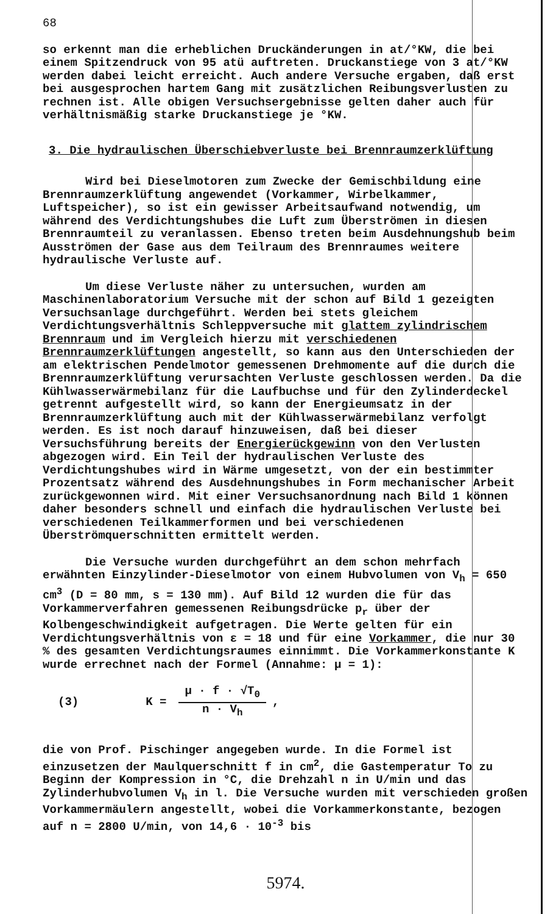68
so erkennt man die erheblichen Druckänderungen in at/°KW, die bei einem Spitzendruck von 95 atü auftreten. Druckanstiege von 3 at/°KW werden dabei leicht erreicht. Auch andere Versuche ergaben, daß erst bei ausgesprochen hartem Gang mit zusätzlichen Reibungsverlusten zu rechnen ist. Alle obigen Versuchsergebnisse gelten daher auch für verhältnismäßig starke Druckanstiege je °KW.
3. Die hydraulischen Überschiebverluste bei Brennraumzerklüftung
Wird bei Dieselmotoren zum Zwecke der Gemischbildung eine Brennraumzerklüftung angewendet (Vorkammer, Wirbelkammer, Luftspeicher), so ist ein gewisser Arbeitsaufwand notwendig, um während des Verdichtungshubes die Luft zum Überströmen in diesen Brennraumteil zu veranlassen. Ebenso treten beim Ausdehnungshub beim Ausströmen der Gase aus dem Teilraum des Brennraumes weitere hydraulische Verluste auf.
Um diese Verluste näher zu untersuchen, wurden am Maschinenlaboratorium Versuche mit der schon auf Bild 1 gezeigten Versuchsanlage durchgeführt. Werden bei stets gleichem Verdichtungsverhältnis Schleppversuche mit glattem zylindrischem Brennraum und im Vergleich hierzu mit verschiedenen Brennraumzerklüftungen angestellt, so kann aus den Unterschieden der am elektrischen Pendelmotor gemessenen Drehmomente auf die durch die Brennraumzerklüftung verursachten Verluste geschlossen werden. Da die Kühlwasserwärmebilanz für die Laufbuchse und für den Zylinderdeckel getrennt aufgestellt wird, so kann der Energieumsatz in der Brennraumzerklüftung auch mit der Kühlwasserwärmebilanz verfolgt werden. Es ist noch darauf hinzuweisen, daß bei dieser Versuchsführung bereits der Energierückgewinn von den Verlusten abgezogen wird. Ein Teil der hydraulischen Verluste des Verdichtungshubes wird in Wärme umgesetzt, von der ein bestimmter Prozentsatz während des Ausdehnungshubes in Form mechanischer Arbeit zurückgewonnen wird. Mit einer Versuchsanordnung nach Bild 1 können daher besonders schnell und einfach die hydraulischen Verluste bei verschiedenen Teilkammerformen und bei verschiedenen Überströmquerschnitten ermittelt werden.
Die Versuche wurden durchgeführt an dem schon mehrfach erwähnten Einzylinder-Dieselmotor von einem Hubvolumen von V<sub>h</sub> = 650 cm<sup>3</sup> (D = 80 mm, s = 130 mm). Auf Bild 12 wurden die für das Vorkammerverfahren gemessenen Reibungsdrücke p<sub>r</sub> über der Kolbengeschwindigkeit aufgetragen. Die Werte gelten für ein Verdichtungsverhältnis von ε = 18 und für eine Vorkammer, die nur 30 % des gesamten Verdichtungsraumes einnimmt. Die Vorkammerkonstante K wurde errechnet nach der Formel (Annahme: μ = 1):
(3) K =
μ · f · √T<sub>0</sub>
n · V<sub>h</sub>
,
die von Prof. Pischinger angegeben wurde. In die Formel ist einzusetzen der Maulquerschnitt f in cm<sup>2</sup>, die Gastemperatur To zu Beginn der Kompression in °C, die Drehzahl n in U/min und das Zylinderhubvolumen V<sub>h</sub> in l. Die Versuche wurden mit verschieden großen Vorkammermäulern angestellt, wobei die Vorkammerkonstante, bezogen auf n = 2800 U/min, von 14,6 · 10<sup>-3</sup> bis
5974.